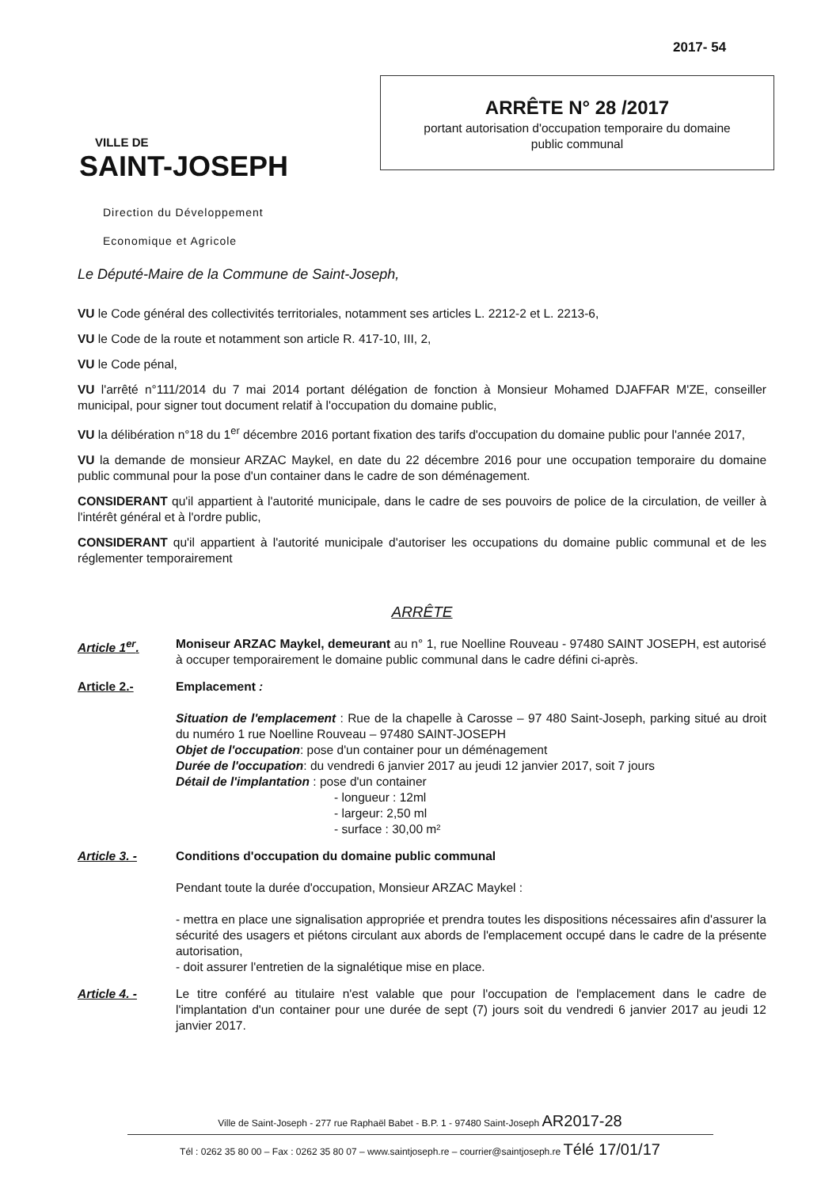2017- 54
VILLE DE
SAINT-JOSEPH
Direction du Développement
Economique et Agricole
ARRÊTE N° 28 /2017
portant autorisation d'occupation temporaire du domaine
public communal
Le Député-Maire de la Commune de Saint-Joseph,
VU le Code général des collectivités territoriales, notamment ses articles L. 2212-2 et L. 2213-6,
VU le Code de la route et notamment son article R. 417-10, III, 2,
VU le Code pénal,
VU l'arrêté n°111/2014 du 7 mai 2014 portant délégation de fonction à Monsieur Mohamed DJAFFAR M'ZE, conseiller municipal, pour signer tout document relatif à l'occupation du domaine public,
VU la délibération n°18 du 1<sup>er</sup> décembre 2016 portant fixation des tarifs d'occupation du domaine public pour l'année 2017,
VU la demande de monsieur ARZAC Maykel, en date du 22 décembre 2016 pour une occupation temporaire du domaine public communal pour la pose d'un container dans le cadre de son déménagement.
CONSIDERANT qu'il appartient à l'autorité municipale, dans le cadre de ses pouvoirs de police de la circulation, de veiller à l'intérêt général et à l'ordre public,
CONSIDERANT qu'il appartient à l'autorité municipale d'autoriser les occupations du domaine public communal et de les réglementer temporairement
ARRÊTE
Article 1<sup>er</sup>. Moniseur ARZAC Maykel, demeurant au n° 1, rue Noelline Rouveau - 97480 SAINT JOSEPH, est autorisé à occuper temporairement le domaine public communal dans le cadre défini ci-après.
Article 2.- Emplacement :
Situation de l'emplacement : Rue de la chapelle à Carosse – 97 480 Saint-Joseph, parking situé au droit du numéro 1 rue Noelline Rouveau – 97480 SAINT-JOSEPH
Objet de l'occupation: pose d'un container pour un déménagement
Durée de l'occupation: du vendredi 6 janvier 2017 au jeudi 12 janvier 2017, soit 7 jours
Détail de l'implantation : pose d'un container
- longueur : 12ml
- largeur: 2,50 ml
- surface : 30,00 m²
Article 3. - Conditions d'occupation du domaine public communal
Pendant toute la durée d'occupation, Monsieur ARZAC Maykel :
- mettra en place une signalisation appropriée et prendra toutes les dispositions nécessaires afin d'assurer la sécurité des usagers et piétons circulant aux abords de l'emplacement occupé dans le cadre de la présente autorisation,
- doit assurer l'entretien de la signalétique mise en place.
Article 4. - Le titre conféré au titulaire n'est valable que pour l'occupation de l'emplacement dans le cadre de l'implantation d'un container pour une durée de sept (7) jours soit du vendredi 6 janvier 2017 au jeudi 12 janvier 2017.
Ville de Saint-Joseph - 277 rue Raphaël Babet - B.P. 1 - 97480 Saint-Joseph AR2017-28
Tél : 0262 35 80 00 – Fax : 0262 35 80 07 – www.saintjoseph.re – courrier@saintjoseph.re Télé 17/01/17